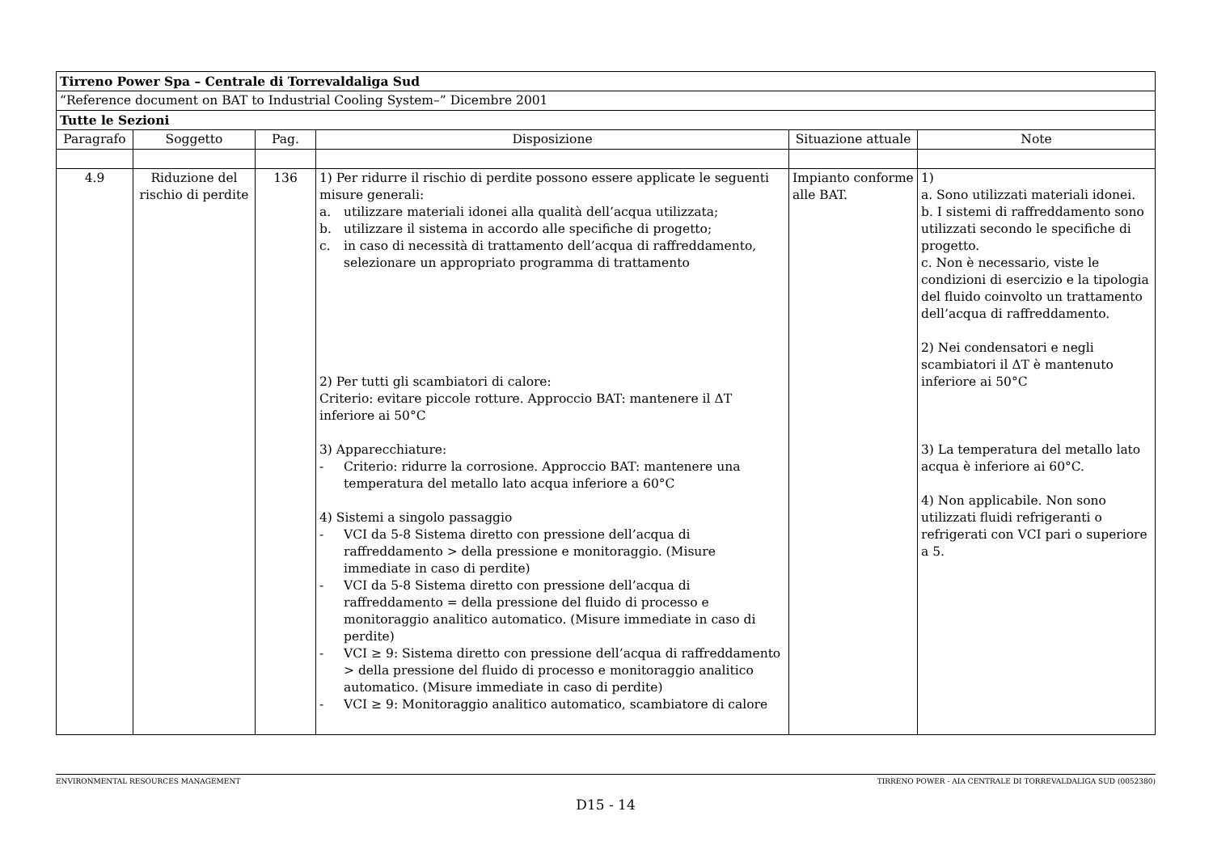| Tirreno Power Spa – Centrale di Torrevaldaliga Sud | | | | | |
| “Reference document on BAT to Industrial Cooling System–” Dicembre 2001 | | | | | |
| Tutte le Sezioni | | | | | |
| Paragrafo | Soggetto | Pag. | Disposizione | Situazione attuale | Note |
| 4.9 | Riduzione del rischio di perdite | 136 | 1) Per ridurre il rischio di perdite possono essere applicate le seguenti misure generali: a. utilizzare materiali idonei alla qualità dell’acqua utilizzata; b. utilizzare il sistema in accordo alle specifiche di progetto; c. in caso di necessità di trattamento dell’acqua di raffreddamento, selezionare un appropriato programma di trattamento 2) Per tutti gli scambiatori di calore: Criterio: evitare piccole rotture. Approccio BAT: mantenere il ΔT inferiore ai 50°C 3) Apparecchiature: - Criterio: ridurre la corrosione. Approccio BAT: mantenere una temperatura del metallo lato acqua inferiore a 60°C 4) Sistemi a singolo passaggio - VCI da 5-8 Sistema diretto con pressione dell’acqua di raffreddamento > della pressione e monitoraggio. (Misure immediate in caso di perdite) - VCI da 5-8 Sistema diretto con pressione dell’acqua di raffreddamento = della pressione del fluido di processo e monitoraggio analitico automatico. (Misure immediate in caso di perdite) - VCI ≥ 9: Sistema diretto con pressione dell’acqua di raffreddamento > della pressione del fluido di processo e monitoraggio analitico automatico. (Misure immediate in caso di perdite) - VCI ≥ 9: Monitoraggio analitico automatico, scambiatore di calore | Impianto conforme alle BAT. | 1) a. Sono utilizzati materiali idonei. b. I sistemi di raffreddamento sono utilizzati secondo le specifiche di progetto. c. Non è necessario, viste le condizioni di esercizio e la tipologia del fluido coinvolto un trattamento dell’acqua di raffreddamento. 2) Nei condensatori e negli scambiatori il ΔT è mantenuto inferiore ai 50°C 3) La temperatura del metallo lato acqua è inferiore ai 60°C. 4) Non applicabile. Non sono utilizzati fluidi refrigeranti o refrigerati con VCI pari o superiore a 5. |
ENVIRONMENTAL RESOURCES MANAGEMENT TIRRENO POWER - AIA CENTRALE DI TORREVALDALIGA SUD (0052380)
D15 - 14